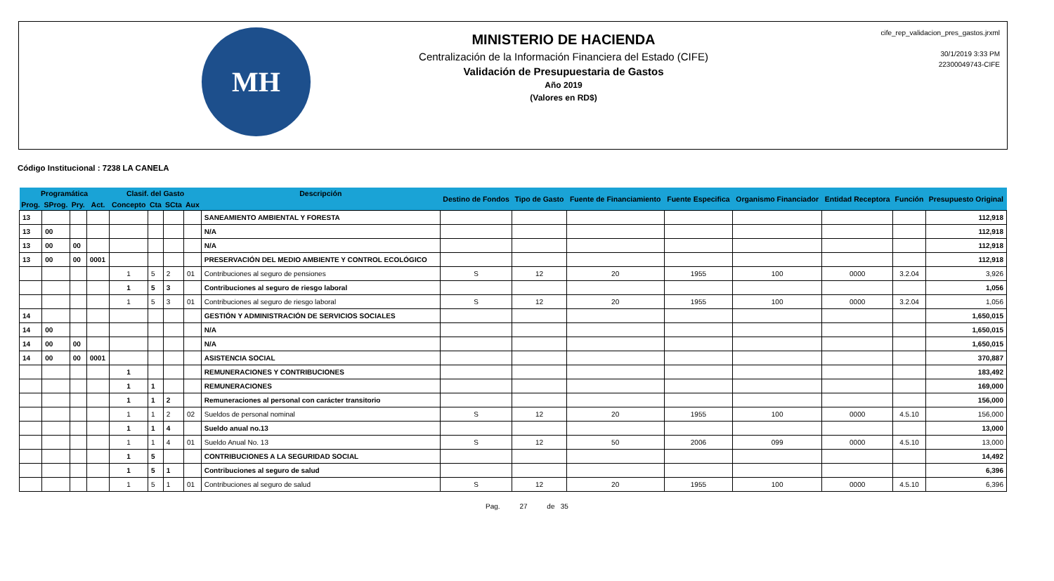MH
MINISTERIO DE HACIENDA
Centralización de la Información Financiera del Estado (CIFE)
Validación de Presupuestaria de Gastos
Año 2019
(Valores en RD$)
cife_rep_validacion_pres_gastos.jrxml
30/1/2019 3:33 PM
22300049743-CIFE
Código Institucional : 7238 LA CANELA
| Programática | | | | Clasif. del Gasto | | | | Descripción | Destino de Fondos | Tipo de Gasto | Fuente de Financiamiento | Fuente Especifica | Organismo Financiador | Entidad Receptora | Función | Presupuesto Original |
| --- | --- | --- | --- | --- | --- | --- | --- | --- | --- | --- | --- | --- | --- | --- | --- | --- |
| Prog. | SProg. | Pry. | Act. | Concepto | Cta | SCta | Aux | | | | | | | | | |
| 13 | | | | | | | | SANEAMIENTO AMBIENTAL Y FORESTA | | | | | | | | 112,918 |
| 13 | 00 | | | | | | | N/A | | | | | | | | 112,918 |
| 13 | 00 | 00 | | | | | | N/A | | | | | | | | 112,918 |
| 13 | 00 | 00 | 0001 | | | | | PRESERVACIÓN DEL MEDIO AMBIENTE Y CONTROL ECOLÓGICO | | | | | | | | 112,918 |
| | | | | 1 | 5 | 2 | 01 | Contribuciones al seguro de pensiones | S | 12 | 20 | 1955 | 100 | 0000 | 3.2.04 | 3,926 |
| | | | | 1 | 5 | 3 | | Contribuciones al seguro de riesgo laboral | | | | | | | | 1,056 |
| | | | | 1 | 5 | 3 | 01 | Contribuciones al seguro de riesgo laboral | S | 12 | 20 | 1955 | 100 | 0000 | 3.2.04 | 1,056 |
| 14 | | | | | | | | GESTIÓN Y ADMINISTRACIÓN DE SERVICIOS SOCIALES | | | | | | | | 1,650,015 |
| 14 | 00 | | | | | | | N/A | | | | | | | | 1,650,015 |
| 14 | 00 | 00 | | | | | | N/A | | | | | | | | 1,650,015 |
| 14 | 00 | 00 | 0001 | | | | | ASISTENCIA SOCIAL | | | | | | | | 370,887 |
| | | | | 1 | | | | REMUNERACIONES Y CONTRIBUCIONES | | | | | | | | 183,492 |
| | | | | 1 | 1 | | | REMUNERACIONES | | | | | | | | 169,000 |
| | | | | 1 | 1 | 2 | | Remuneraciones al personal con carácter transitorio | | | | | | | | 156,000 |
| | | | | 1 | 1 | 2 | 02 | Sueldos de personal nominal | S | 12 | 20 | 1955 | 100 | 0000 | 4.5.10 | 156,000 |
| | | | | 1 | 1 | 4 | | Sueldo anual no.13 | | | | | | | | 13,000 |
| | | | | 1 | 1 | 4 | 01 | Sueldo Anual No. 13 | S | 12 | 50 | 2006 | 099 | 0000 | 4.5.10 | 13,000 |
| | | | | 1 | 5 | | | CONTRIBUCIONES A LA SEGURIDAD SOCIAL | | | | | | | | 14,492 |
| | | | | 1 | 5 | 1 | | Contribuciones al seguro de salud | | | | | | | | 6,396 |
| | | | | 1 | 5 | 1 | 01 | Contribuciones al seguro de salud | S | 12 | 20 | 1955 | 100 | 0000 | 4.5.10 | 6,396 |
Pag. 27 de 35